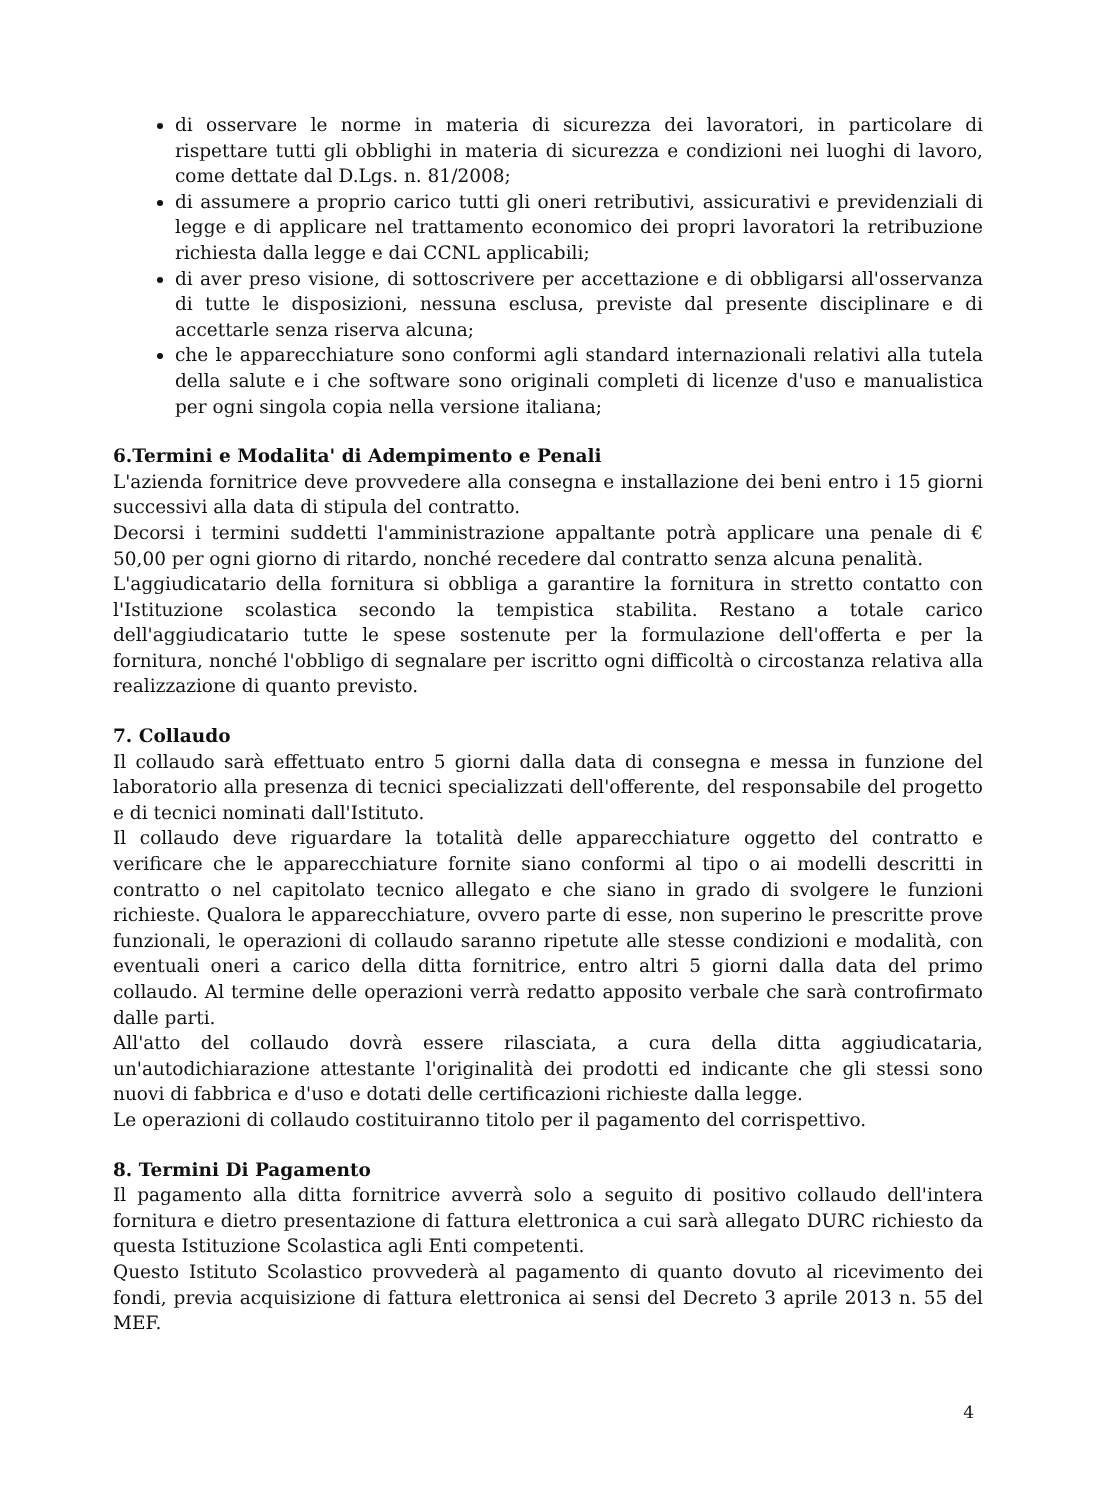di osservare le norme in materia di sicurezza dei lavoratori, in particolare di rispettare tutti gli obblighi in materia di sicurezza e condizioni nei luoghi di lavoro, come dettate dal D.Lgs. n. 81/2008;
di assumere a proprio carico tutti gli oneri retributivi, assicurativi e previdenziali di legge e di applicare nel trattamento economico dei propri lavoratori la retribuzione richiesta dalla legge e dai CCNL applicabili;
di aver preso visione, di sottoscrivere per accettazione e di obbligarsi all'osservanza di tutte le disposizioni, nessuna esclusa, previste dal presente disciplinare e di accettarle senza riserva alcuna;
che le apparecchiature sono conformi agli standard internazionali relativi alla tutela della salute e i che software sono originali completi di licenze d'uso e manualistica per ogni singola copia nella versione italiana;
6.Termini e Modalita' di Adempimento e Penali
L'azienda fornitrice deve provvedere alla consegna e installazione dei beni entro i 15 giorni successivi alla data di stipula del contratto.
Decorsi i termini suddetti l'amministrazione appaltante potrà applicare una penale di € 50,00 per ogni giorno di ritardo, nonché recedere dal contratto senza alcuna penalità.
L'aggiudicatario della fornitura si obbliga a garantire la fornitura in stretto contatto con l'Istituzione scolastica secondo la tempistica stabilita. Restano a totale carico dell'aggiudicatario tutte le spese sostenute per la formulazione dell'offerta e per la fornitura, nonché l'obbligo di segnalare per iscritto ogni difficoltà o circostanza relativa alla realizzazione di quanto previsto.
7. Collaudo
Il collaudo sarà effettuato entro 5 giorni dalla data di consegna e messa in funzione del laboratorio alla presenza di tecnici specializzati dell'offerente, del responsabile del progetto e di tecnici nominati dall'Istituto.
Il collaudo deve riguardare la totalità delle apparecchiature oggetto del contratto e verificare che le apparecchiature fornite siano conformi al tipo o ai modelli descritti in contratto o nel capitolato tecnico allegato e che siano in grado di svolgere le funzioni richieste. Qualora le apparecchiature, ovvero parte di esse, non superino le prescritte prove funzionali, le operazioni di collaudo saranno ripetute alle stesse condizioni e modalità, con eventuali oneri a carico della ditta fornitrice, entro altri 5 giorni dalla data del primo collaudo. Al termine delle operazioni verrà redatto apposito verbale che sarà controfirmato dalle parti.
All'atto del collaudo dovrà essere rilasciata, a cura della ditta aggiudicataria, un'autodichiarazione attestante l'originalità dei prodotti ed indicante che gli stessi sono nuovi di fabbrica e d'uso e dotati delle certificazioni richieste dalla legge.
Le operazioni di collaudo costituiranno titolo per il pagamento del corrispettivo.
8. Termini Di Pagamento
Il pagamento alla ditta fornitrice avverrà solo a seguito di positivo collaudo dell'intera fornitura e dietro presentazione di fattura elettronica a cui sarà allegato DURC richiesto da questa Istituzione Scolastica agli Enti competenti.
Questo Istituto Scolastico provvederà al pagamento di quanto dovuto al ricevimento dei fondi, previa acquisizione di fattura elettronica ai sensi del Decreto 3 aprile 2013 n. 55 del MEF.
4